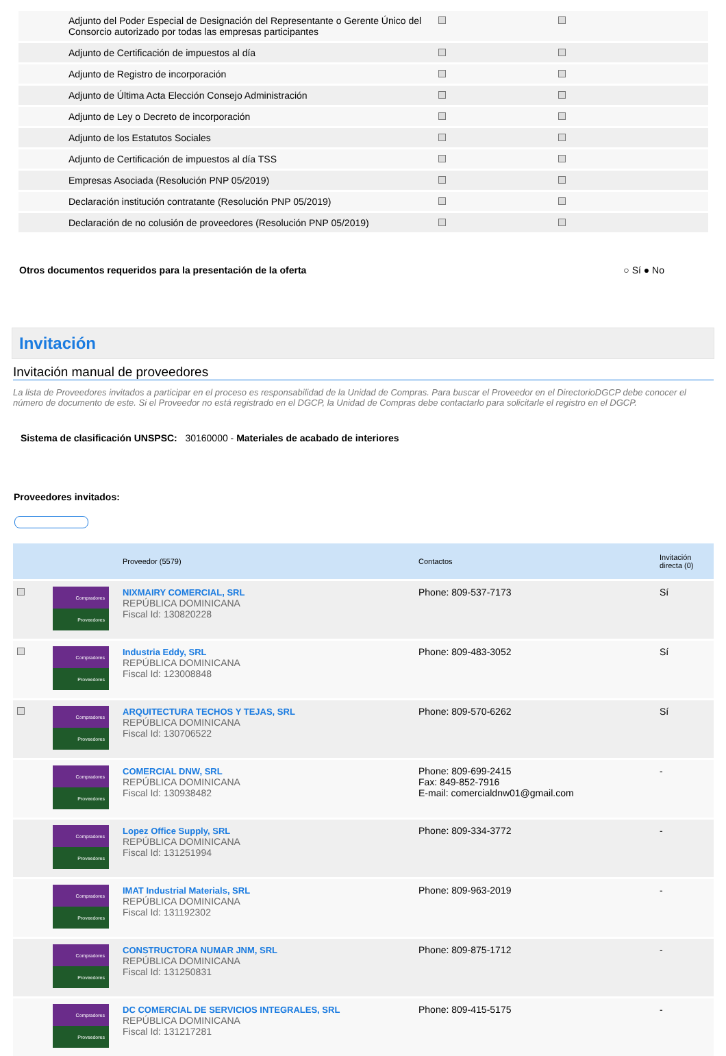| Adjunto del Poder Especial de Designación del Representante o Gerente Único del Consorcio autorizado por todas las empresas participantes | | |
| Adjunto de Certificación de impuestos al día | | |
| Adjunto de Registro de incorporación | | |
| Adjunto de Última Acta Elección Consejo Administración | | |
| Adjunto de Ley o Decreto de incorporación | | |
| Adjunto de los Estatutos Sociales | | |
| Adjunto de Certificación de impuestos al día TSS | | |
| Empresas Asociada (Resolución PNP 05/2019) | | |
| Declaración institución contratante (Resolución PNP 05/2019) | | |
| Declaración de no colusión de proveedores (Resolución PNP 05/2019) | | |
Otros documentos requeridos para la presentación de la oferta ○ Sí ● No
Invitación
Invitación manual de proveedores
La lista de Proveedores invitados a participar en el proceso es responsabilidad de la Unidad de Compras. Para buscar el Proveedor en el DirectorioDGCP debe conocer el número de documento de este. Si el Proveedor no está registrado en el DGCP, la Unidad de Compras debe contactarlo para solicitarle el registro en el DGCP.
Sistema de clasificación UNSPSC: 30160000 - Materiales de acabado de interiores
Proveedores invitados:
| | | Proveedor (5579) | Contactos | Invitación directa (0) |
| --- | --- | --- | --- | --- |
| | Compradores Proveedores | NIXMAIRY COMERCIAL, SRL REPÚBLICA DOMINICANA Fiscal Id: 130820228 | Phone: 809-537-7173 | Sí |
| | Compradores Proveedores | Industria Eddy, SRL REPÚBLICA DOMINICANA Fiscal Id: 123008848 | Phone: 809-483-3052 | Sí |
| | Compradores Proveedores | ARQUITECTURA TECHOS Y TEJAS, SRL REPÚBLICA DOMINICANA Fiscal Id: 130706522 | Phone: 809-570-6262 | Sí |
| | Compradores Proveedores | COMERCIAL DNW, SRL REPÚBLICA DOMINICANA Fiscal Id: 130938482 | Phone: 809-699-2415 Fax: 849-852-7916 E-mail: comercialdnw01@gmail.com | - |
| | Compradores Proveedores | Lopez Office Supply, SRL REPÚBLICA DOMINICANA Fiscal Id: 131251994 | Phone: 809-334-3772 | - |
| | Compradores Proveedores | IMAT Industrial Materials, SRL REPÚBLICA DOMINICANA Fiscal Id: 131192302 | Phone: 809-963-2019 | - |
| | Compradores Proveedores | CONSTRUCTORA NUMAR JNM, SRL REPÚBLICA DOMINICANA Fiscal Id: 131250831 | Phone: 809-875-1712 | - |
| | Compradores Proveedores | DC COMERCIAL DE SERVICIOS INTEGRALES, SRL REPÚBLICA DOMINICANA Fiscal Id: 131217281 | Phone: 809-415-5175 | - |